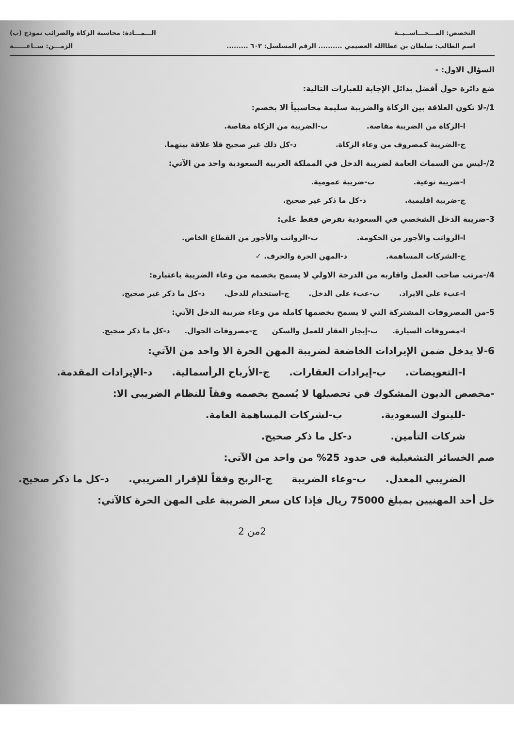التخصص: المـــحـــاســبــة الـــمـــادة: محاسبة الزكاة والضرائب نموذج (ب)
اسم الطالب: سلطان بن عطاالله العصيمي .......... الرقم المسلسل: ٦٠٣ ......... الزمـــن: ســاعــــــة
السؤال الاول: -
ضع دائرة حول أفضل بدائل الإجابة للعبارات التالية:
1/-لا تكون العلاقة بين الزكاة والضريبة سليمة محاسبياً الا بخصم:
ا-الزكاة من الضريبة مقاصة. ب-الضريبة من الزكاة مقاصة.
ج-الضريبة كمصروف من وعاء الزكاة. د-كل ذلك غير صحيح فلا علاقة بينهما.
2/-ليس من السمات العامة لضريبة الدخل في المملكة العربية السعودية واحد من الآتي:
ا-ضريبة نوعية. ب-ضريبة عمومية.
ج-ضريبة اقليمية. د-كل ما ذكر غير صحيح.
3-ضريبة الدخل الشخصي في السعودية تفرض فقط على:
ا-الرواتب والأجور من الحكومة. ب-الرواتب والأجور من القطاع الخاص.
ج-الشركات المساهمة. د-المهن الحرة والحرف. ✓
4/-مرتب صاحب العمل واقاربه من الدرجة الاولي لا يسمح بخصمه من وعاء الضريبة باعتباره:
ا-عبء على الايراد. ب-عبء على الدخل. ج-استخدام للدخل. د-كل ما ذكر غير صحيح.
5-من المصروفات المشتركة التي لا يسمح بخصمها كاملة من وعاء ضريبة الدخل الآتي:
ا-مصروفات السيارة. ب-إيجار العقار للعمل والسكن ج-مصروفات الجوال. د-كل ما ذكر صحيح.
6-لا يدخل ضمن الإيرادات الخاضعة لضريبة المهن الحرة الا واحد من الآتي:
ا-التعويضات. ب-إيرادات العقارات. ج-الأرباح الرأسمالية. د-الإيرادات المقدمة.
-مخصص الديون المشكوك في تحصيلها لا يُسمح بخصمه وفقاً للنظام الضريبي الا:
-للبنوك السعودية. ب-لشركات المساهمة العامة.
شركات التأمين. د-كل ما ذكر صحيح.
صم الخسائر التشغيلية في حدود 25% من واحد من الآتي:
الضريبي المعدل. ب-وعاء الضريبة ج-الربح وفقاً للإقرار الضريبي. د-كل ما ذكر صحيح.
خل أحد المهنيين بمبلغ 75000 ريال فإذا كان سعر الضريبة على المهن الحرة كالآتي:
2من 2